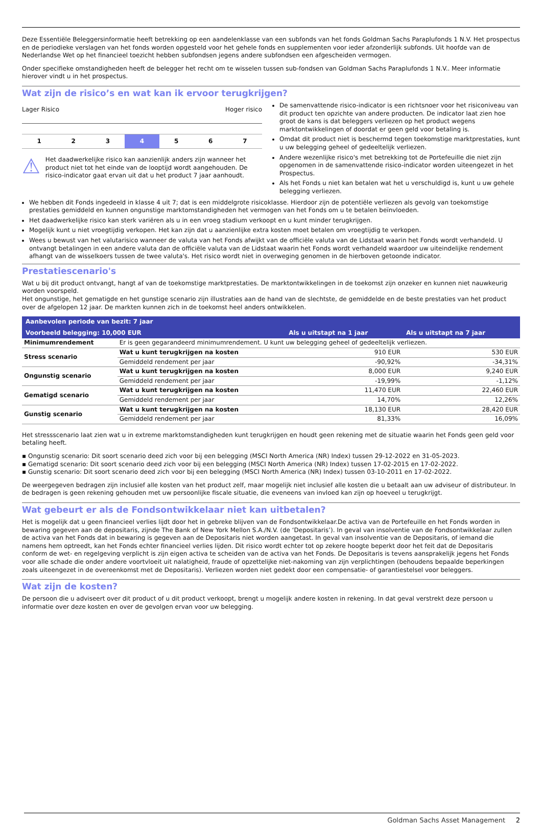Deze Essentiële Beleggersinformatie heeft betrekking op een aandelenklasse van een subfonds van het fonds Goldman Sachs Paraplufonds 1 N.V. Het prospectus en de periodieke verslagen van het fonds worden opgesteld voor het gehele fonds en supplementen voor ieder afzonderlijk subfonds. Uit hoofde van de Nederlandse Wet op het financieel toezicht hebben subfondsen jegens andere subfondsen een afgescheiden vermogen.
Onder specifieke omstandigheden heeft de belegger het recht om te wisselen tussen sub-fondsen van Goldman Sachs Paraplufonds 1 N.V.. Meer informatie hierover vindt u in het prospectus.
Wat zijn de risico’s en wat kan ik ervoor terugkrijgen?
Lager Risico Hoger risico
| 1 | 2 | 3 | 4 | 5 | 6 | 7 |
⚠ Het daadwerkelijke risico kan aanzienlijk anders zijn wanneer het product niet tot het einde van de looptijd wordt aangehouden. De risico-indicator gaat ervan uit dat u het product 7 jaar aanhoudt.
De samenvattende risico-indicator is een richtsnoer voor het risiconiveau van dit product ten opzichte van andere producten. De indicator laat zien hoe groot de kans is dat beleggers verliezen op het product wegens marktontwikkelingen of doordat er geen geld voor betaling is.
Omdat dit product niet is beschermd tegen toekomstige marktprestaties, kunt u uw belegging geheel of gedeeltelijk verliezen.
Andere wezenlijke risico's met betrekking tot de Portefeuille die niet zijn opgenomen in de samenvattende risico-indicator worden uiteengezet in het Prospectus.
Als het Fonds u niet kan betalen wat het u verschuldigd is, kunt u uw gehele belegging verliezen.
We hebben dit Fonds ingedeeld in klasse 4 uit 7; dat is een middelgrote risicoklasse. Hierdoor zijn de potentiële verliezen als gevolg van toekomstige prestaties gemiddeld en kunnen ongunstige marktomstandigheden het vermogen van het Fonds om u te betalen beïnvloeden.
Het daadwerkelijke risico kan sterk variëren als u in een vroeg stadium verkoopt en u kunt minder terugkrijgen.
Mogelijk kunt u niet vroegtijdig verkopen. Het kan zijn dat u aanzienlijke extra kosten moet betalen om vroegtijdig te verkopen.
Wees u bewust van het valutarisico wanneer de valuta van het Fonds afwijkt van de officiële valuta van de Lidstaat waarin het Fonds wordt verhandeld. U ontvangt betalingen in een andere valuta dan de officiële valuta van de Lidstaat waarin het Fonds wordt verhandeld waardoor uw uiteindelijke rendement afhangt van de wisselkoers tussen de twee valuta's. Het risico wordt niet in overweging genomen in de hierboven getoonde indicator.
Prestatiescenario's
Wat u bij dit product ontvangt, hangt af van de toekomstige marktprestaties. De marktontwikkelingen in de toekomst zijn onzeker en kunnen niet nauwkeurig worden voorspeld.
Het ongunstige, het gematigde en het gunstige scenario zijn illustraties aan de hand van de slechtste, de gemiddelde en de beste prestaties van het product over de afgelopen 12 jaar. De markten kunnen zich in de toekomst heel anders ontwikkelen.
| Aanbevolen periode van bezit: 7 jaar | | | |
| --- | --- | --- | --- |
| Voorbeeld belegging: 10,000 EUR | | Als u uitstapt na 1 jaar | Als u uitstapt na 7 jaar |
| Minimumrendement | Er is geen gegarandeerd minimumrendement. U kunt uw belegging geheel of gedeeltelijk verliezen. | | |
| Stress scenario | Wat u kunt terugkrijgen na kosten | 910 EUR | 530 EUR |
| | Gemiddeld rendement per jaar | -90,92% | -34,31% |
| Ongunstig scenario | Wat u kunt terugkrijgen na kosten | 8,000 EUR | 9,240 EUR |
| | Gemiddeld rendement per jaar | -19,99% | -1,12% |
| Gematigd scenario | Wat u kunt terugkrijgen na kosten | 11,470 EUR | 22,460 EUR |
| | Gemiddeld rendement per jaar | 14,70% | 12,26% |
| Gunstig scenario | Wat u kunt terugkrijgen na kosten | 18,130 EUR | 28,420 EUR |
| | Gemiddeld rendement per jaar | 81,33% | 16,09% |
Het stressscenario laat zien wat u in extreme marktomstandigheden kunt terugkrijgen en houdt geen rekening met de situatie waarin het Fonds geen geld voor betaling heeft.
▪ Ongunstig scenario: Dit soort scenario deed zich voor bij een belegging (MSCI North America (NR) Index) tussen 29-12-2022 en 31-05-2023.
▪ Gematigd scenario: Dit soort scenario deed zich voor bij een belegging (MSCI North America (NR) Index) tussen 17-02-2015 en 17-02-2022.
▪ Gunstig scenario: Dit soort scenario deed zich voor bij een belegging (MSCI North America (NR) Index) tussen 03-10-2011 en 17-02-2022.
De weergegeven bedragen zijn inclusief alle kosten van het product zelf, maar mogelijk niet inclusief alle kosten die u betaalt aan uw adviseur of distributeur. In de bedragen is geen rekening gehouden met uw persoonlijke fiscale situatie, die eveneens van invloed kan zijn op hoeveel u terugkrijgt.
Wat gebeurt er als de Fondsontwikkelaar niet kan uitbetalen?
Het is mogelijk dat u geen financieel verlies lijdt door het in gebreke blijven van de Fondsontwikkelaar.De activa van de Portefeuille en het Fonds worden in bewaring gegeven aan de depositaris, zijnde The Bank of New York Mellon S.A./N.V. (de ‘Depositaris’). In geval van insolventie van de Fondsontwikkelaar zullen de activa van het Fonds dat in bewaring is gegeven aan de Depositaris niet worden aangetast. In geval van insolventie van de Depositaris, of iemand die namens hem optreedt, kan het Fonds echter financieel verlies lijden. Dit risico wordt echter tot op zekere hoogte beperkt door het feit dat de Depositaris conform de wet- en regelgeving verplicht is zijn eigen activa te scheiden van de activa van het Fonds. De Depositaris is tevens aansprakelijk jegens het Fonds voor alle schade die onder andere voortvloeit uit nalatigheid, fraude of opzettelijke niet-nakoming van zijn verplichtingen (behoudens bepaalde beperkingen zoals uiteengezet in de overeenkomst met de Depositaris). Verliezen worden niet gedekt door een compensatie- of garantiestelsel voor beleggers.
Wat zijn de kosten?
De persoon die u adviseert over dit product of u dit product verkoopt, brengt u mogelijk andere kosten in rekening. In dat geval verstrekt deze persoon u informatie over deze kosten en over de gevolgen ervan voor uw belegging.
Goldman Sachs Asset Management 2